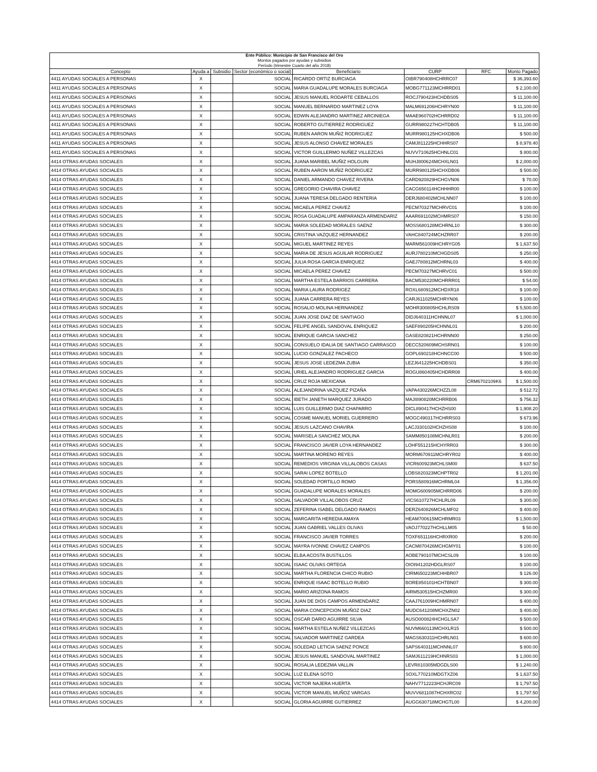| Ente Público: Municipio de San Francisco del Oro Montos pagados por ayudas y subsidios Período (trimestre Cuarto del año 2018) | | | | | | | |
| Concepto | Ayuda a | Subsidio | Sector (económico o social) | Beneficiario | CURP | RFC | Monto Pagado |
| 4411 AYUDAS SOCIALES A PERSONAS | X | | SOCIAL | RICARDO ORTIZ BURCIAGA | OIBR790408HCHRRC07 | | $ 36,393.60 |
| 4411 AYUDAS SOCIALES A PERSONAS | X | | SOCIAL | MARIA GUADALUPE MORALES BURCIAGA | MOBG771123MCHRRD01 | | $ 2,100.00 |
| 4411 AYUDAS SOCIALES A PERSONAS | X | | SOCIAL | JESUS MANUEL RODARTE CEBALLOS | ROCJ790423HCHDBS05 | | $ 11,100.00 |
| 4411 AYUDAS SOCIALES A PERSONAS | X | | SOCIAL | MANUEL BERNARDO MARTINEZ LOYA | MALM691206HCHRYN00 | | $ 11,100.00 |
| 4411 AYUDAS SOCIALES A PERSONAS | X | | SOCIAL | EDWIN ALEJANDRO MARTINEZ ARCINIEGA | MAAE960702HCHRRD02 | | $ 11,100.00 |
| 4411 AYUDAS SOCIALES A PERSONAS | X | | SOCIAL | ROBERTO GUTIERREZ RODRIGUEZ | GURR980227HCHTDB05 | | $ 11,100.00 |
| 4411 AYUDAS SOCIALES A PERSONAS | X | | SOCIAL | RUBEN AARON MUÑIZ RODRIGUEZ | MURR980125HCHXDB06 | | $ 500.00 |
| 4411 AYUDAS SOCIALES A PERSONAS | X | | SOCIAL | JESUS ALONSO CHAVEZ MORALES | CAMJ811225HCHHRS07 | | $ 8,978.40 |
| 4411 AYUDAS SOCIALES A PERSONAS | X | | SOCIAL | VICTOR GUILLERMO NUÑEZ VILLEZCAS | NUVV710625HCHNLC01 | | $ 800.00 |
| 4414 OTRAS AYUDAS SOCIALES | X | | SOCIAL | JUANA MARIBEL MUÑIZ HOLGUIN | MUHJ800624MCHXLN01 | | $ 2,000.00 |
| 4414 OTRAS AYUDAS SOCIALES | X | | SOCIAL | RUBEN AARON MUÑIZ RODRIGUEZ | MURR980125HCHXDB06 | | $ 500.00 |
| 4414 OTRAS AYUDAS SOCIALES | X | | SOCIAL | DANIEL ARMANDO CHAVEZ RIVERA | CARD920829HCHGVN06 | | $ 70.00 |
| 4414 OTRAS AYUDAS SOCIALES | X | | SOCIAL | GREGORIO CHAVIRA CHAVEZ | CACG650114HCHHHR00 | | $ 100.00 |
| 4414 OTRAS AYUDAS SOCIALES | X | | SOCIAL | JUANA TERESA DELGADO RENTERIA | DERJ680402MCHLNN07 | | $ 100.00 |
| 4414 OTRAS AYUDAS SOCIALES | X | | SOCIAL | MICAELA PEREZ CHAVEZ | PECM70327MCHRVC01 | | $ 100.00 |
| 4414 OTRAS AYUDAS SOCIALES | X | | SOCIAL | ROSA GUADALUPE AMPARANZA ARMENDARIZ | AAAR691102MCHMRS07 | | $ 150.00 |
| 4414 OTRAS AYUDAS SOCIALES | X | | SOCIAL | MARIA SOLEDAD MORALES SAENZ | MOSS680128MCHRNL10 | | $ 300.00 |
| 4414 OTRAS AYUDAS SOCIALES | X | | SOCIAL | CRISTINA VAZQUEZ HERNANDEZ | VAHC840724MCHZRR07 | | $ 200.00 |
| 4414 OTRAS AYUDAS SOCIALES | X | | SOCIAL | MIGUEL MARTINEZ REYES | MARM561009HCHRYG05 | | $ 1,637.50 |
| 4414 OTRAS AYUDAS SOCIALES | X | | SOCIAL | MARIA DE JESUS AGUILAR RODRIGUEZ | AURJ780210MCHGDS05 | | $ 250.00 |
| 4414 OTRAS AYUDAS SOCIALES | X | | SOCIAL | JULIA ROSA GARCIA ENRIQUEZ | GAEJ780812MCHRNL03 | | $ 400.00 |
| 4414 OTRAS AYUDAS SOCIALES | X | | SOCIAL | MICAELA PEREZ CHAVEZ | PECM70327MCHRVC01 | | $ 500.00 |
| 4414 OTRAS AYUDAS SOCIALES | X | | SOCIAL | MARTHA ESTELA BARRIOS CARRERA | BACM530220MCHRRR01 | | $ 54.00 |
| 4414 OTRAS AYUDAS SOCIALES | X | | SOCIAL | MARIA LAURA RODRIGEZ | ROXL680912MCHDXR18 | | $ 100.00 |
| 4414 OTRAS AYUDAS SOCIALES | X | | SOCIAL | JUANA CARRERA REYES | CARJ611025MCHRYN06 | | $ 100.00 |
| 4414 OTRAS AYUDAS SOCIALES | X | | SOCIAL | ROSALIO MOLINA HERNANDEZ | MOHR300805HCHLRS09 | | $ 5,500.00 |
| 4414 OTRAS AYUDAS SOCIALES | X | | SOCIAL | JUAN JOSE DIAZ DE SANTIAGO | DIDJ640311HCHNNL07 | | $ 1,000.00 |
| 4414 OTRAS AYUDAS SOCIALES | X | | SOCIAL | FELIPE ANGEL SANDOVAL ENRIQUEZ | SAEF890205HCHNNL01 | | $ 200.00 |
| 4414 OTRAS AYUDAS SOCIALES | X | | SOCIAL | ENRIQUE GARCIA SANCHEZ | GASE820821HCHRNN00 | | $ 250.00 |
| 4414 OTRAS AYUDAS SOCIALES | X | | SOCIAL | CONSUELO IDALIA DE SANTIAGO CARRASCO | DECC520609MCHSRN01 | | $ 100.00 |
| 4414 OTRAS AYUDAS SOCIALES | X | | SOCIAL | LUCIO GONZALEZ PACHECO | GOPL690218HCHNCC00 | | $ 500.00 |
| 4414 OTRAS AYUDAS SOCIALES | X | | SOCIAL | JESUS JOSE LEDEZMA ZUBIA | LEZJ641225HCHDBS01 | | $ 350.00 |
| 4414 OTRAS AYUDAS SOCIALES | X | | SOCIAL | URIEL ALEJANDRO RODRIGUEZ GARCIA | ROGU860405HCHDRR08 | | $ 400.00 |
| 4414 OTRAS AYUDAS SOCIALES | X | | SOCIAL | CRUZ ROJA MEXICANA | | CRM6702109K6 | $ 1,500.00 |
| 4414 OTRAS AYUDAS SOCIALES | X | | SOCIAL | ALEJANDRINA VAZQUEZ PIZAÑA | VAPA430226MCHZZL08 | | $ 512.72 |
| 4414 OTRAS AYUDAS SOCIALES | X | | SOCIAL | IBETH JANETH MARQUEZ JURADO | MAJI890820MCHRRB06 | | $ 756.32 |
| 4414 OTRAS AYUDAS SOCIALES | X | | SOCIAL | LUIS GUILLERMO DIAZ CHAPARRO | DICL890417HCHZHS00 | | $ 1,908.20 |
| 4414 OTRAS AYUDAS SOCIALES | X | | SOCIAL | COSME MANUEL MORIEL GUERRERO | MOGC490317HCHRRS03 | | $ 673.96 |
| 4414 OTRAS AYUDAS SOCIALES | X | | SOCIAL | JESUS LAZCANO CHAVIRA | LACJ330102HCHZHS08 | | $ 100.00 |
| 4414 OTRAS AYUDAS SOCIALES | X | | SOCIAL | MARISELA SANCHEZ MOLINA | SAMM850108MCHNLR01 | | $ 200.00 |
| 4414 OTRAS AYUDAS SOCIALES | X | | SOCIAL | FRANCISCO JAVIER LOYA HERNANDEZ | LOHF551215HCHYRR03 | | $ 300.00 |
| 4414 OTRAS AYUDAS SOCIALES | X | | SOCIAL | MARTINA MORENO REYES | MORM670911MCHRYR02 | | $ 400.00 |
| 4414 OTRAS AYUDAS SOCIALES | X | | SOCIAL | REMEDIOS VIRGINIA VILLALOBOS CASAS | VICR600923MCHLSM00 | | $ 637.50 |
| 4414 OTRAS AYUDAS SOCIALES | X | | SOCIAL | SARAI LOPEZ BOTELLO | LOBS820323MCHPTR02 | | $ 1,201.00 |
| 4414 OTRAS AYUDAS SOCIALES | X | | SOCIAL | SOLEDAD PORTILLO ROMO | PORS580916MCHRML04 | | $ 1,356.00 |
| 4414 OTRAS AYUDAS SOCIALES | X | | SOCIAL | GUADALUPE MORALES MORALES | MOMG600905MCHRRD06 | | $ 200.00 |
| 4414 OTRAS AYUDAS SOCIALES | X | | SOCIAL | SALVADOR VILLALOBOS CRUZ | VICS610727HCHLRL09 | | $ 300.00 |
| 4414 OTRAS AYUDAS SOCIALES | X | | SOCIAL | ZEFERINA ISABEL DELGADO RAMOS | DERZ640826MCHLMF02 | | $ 400.00 |
| 4414 OTRAS AYUDAS SOCIALES | X | | SOCIAL | MARGARITA HEREDIA AMAYA | HEAM700615MCHRMR03 | | $ 1,500.00 |
| 4414 OTRAS AYUDAS SOCIALES | X | | SOCIAL | JUAN GABRIEL VALLES OLIVAS | VAOJ770227HCHLLM05 | | $ 50.00 |
| 4414 OTRAS AYUDAS SOCIALES | X | | SOCIAL | FRANCISCO JAVIER TORRES | TOXF651116HCHRXR00 | | $ 200.00 |
| 4414 OTRAS AYUDAS SOCIALES | X | | SOCIAL | MAYRA IVONNE CHAVEZ CAMPOS | CACM870426MCHGMY01 | | $ 100.00 |
| 4414 OTRAS AYUDAS SOCIALES | X | | SOCIAL | ELBA ACOSTA BUSTILLOS | AOBE790107MCHCSL09 | | $ 100.00 |
| 4414 OTRAS AYUDAS SOCIALES | X | | SOCIAL | ISAAC OLIVAS ORTEGA | OIOI941202HDGLRS07 | | $ 100.00 |
| 4414 OTRAS AYUDAS SOCIALES | X | | SOCIAL | MARTHA FLORENCIA CHICO RUBIO | CIRM650223MCHHBR07 | | $ 126.00 |
| 4414 OTRAS AYUDAS SOCIALES | X | | SOCIAL | ENRIQUE ISAAC BOTELLO RUBIO | BORE850101HCHTBN07 | | $ 300.00 |
| 4414 OTRAS AYUDAS SOCIALES | X | | SOCIAL | MARIO ARIZONA RAMOS | AIRM530515HCHZMR00 | | $ 300.00 |
| 4414 OTRAS AYUDAS SOCIALES | X | | SOCIAL | JUAN DE DIOS CAMPOS ARMENDARIZ | CAAJ761009HCHMRN07 | | $ 400.00 |
| 4414 OTRAS AYUDAS SOCIALES | X | | SOCIAL | MARIA CONCEPCION MUÑOZ DIAZ | MUDC641208MCHXZN02 | | $ 400.00 |
| 4414 OTRAS AYUDAS SOCIALES | X | | SOCIAL | OSCAR DARIO AGUIRRE SILVA | AUSO000824HCHGLSA7 | | $ 500.00 |
| 4414 OTRAS AYUDAS SOCIALES | X | | SOCIAL | MARTHA ESTELA NUÑEZ VILLEZCAS | NUVM660113MCHXLR15 | | $ 500.00 |
| 4414 OTRAS AYUDAS SOCIALES | X | | SOCIAL | SALVADOR MARTINEZ GARDEA | MAGS630311HCHRLN01 | | $ 600.00 |
| 4414 OTRAS AYUDAS SOCIALES | X | | SOCIAL | SOLEDAD LETICIA SAENZ PONCE | SAPS640311MCHNNL07 | | $ 800.00 |
| 4414 OTRAS AYUDAS SOCIALES | X | | SOCIAL | JESUS MANUEL SANDOVAL MARTINEZ | SAMJ611219HCHNRS03 | | $ 1,000.00 |
| 4414 OTRAS AYUDAS SOCIALES | X | | SOCIAL | ROSALIA LEDEZMA VALLIN | LEVR810305MDGDLS00 | | $ 1,240.00 |
| 4414 OTRAS AYUDAS SOCIALES | X | | SOCIAL | LUZ ELENA SOTO | SOXL770210MDGTXZ06 | | $ 1,637.50 |
| 4414 OTRAS AYUDAS SOCIALES | X | | SOCIAL | VICTOR NAJERA HUERTA | NAHV7712223HCHJRC09 | | $ 1,797.50 |
| 4414 OTRAS AYUDAS SOCIALES | X | | SOCIAL | VICTOR MANUEL MUÑOZ VARGAS | MUVV6811087HCHXRC02 | | $ 1,797.50 |
| 4414 OTRAS AYUDAS SOCIALES | X | | SOCIAL | GLORIA AGUIRRE GUTIERREZ | AUGG630718MCHGTL00 | | $ 4,200.00 |